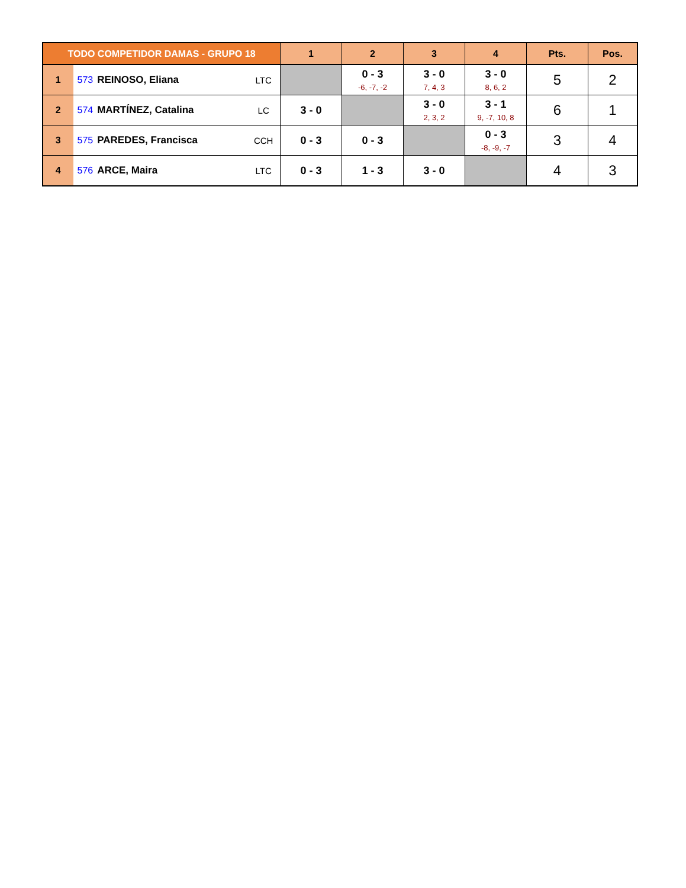| TODO COMPETIDOR DAMAS - GRUPO 18 | | | | 1 | 2 | 3 | 4 | Pts. | Pos. |
| --- | --- | --- | --- | --- | --- | --- | --- | --- | --- |
| 1 | 573 | REINOSO, Eliana | LTC | | 0 - 3 -6, -7, -2 | 3 - 0 7, 4, 3 | 3 - 0 8, 6, 2 | 5 | 2 |
| 2 | 574 | MARTÍNEZ, Catalina | LC | 3 - 0 | | 3 - 0 2, 3, 2 | 3 - 1 9, -7, 10, 8 | 6 | 1 |
| 3 | 575 | PAREDES, Francisca | CCH | 0 - 3 | 0 - 3 | | 0 - 3 -8, -9, -7 | 3 | 4 |
| 4 | 576 | ARCE, Maira | LTC | 0 - 3 | 1 - 3 | 3 - 0 | | 4 | 3 |